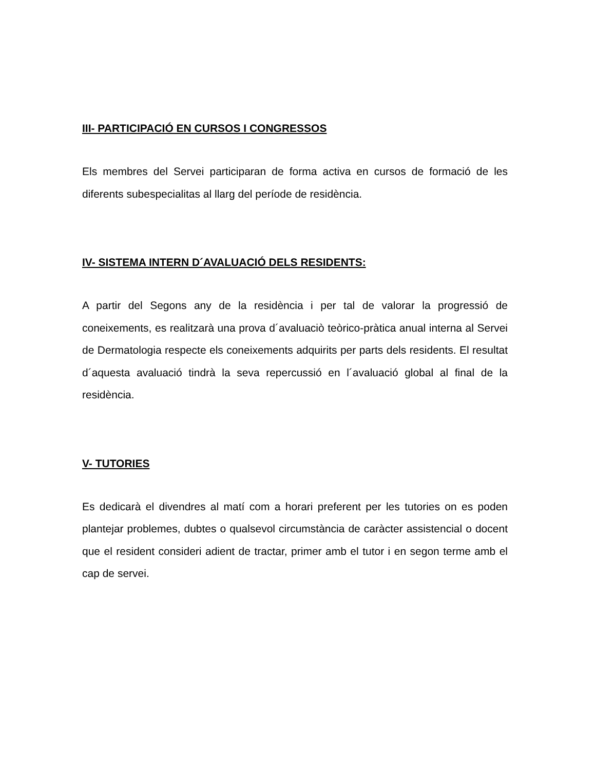III- PARTICIPACIÓ EN CURSOS I CONGRESSOS
Els membres del Servei participaran de forma activa en cursos de formació de les diferents subespecialitas al llarg del període de residència.
IV- SISTEMA INTERN D´AVALUACIÓ DELS RESIDENTS:
A partir del Segons any de la residència i per tal de valorar la progressió de coneixements, es realitzarà una prova d´avaluaciò teòrico-pràtica anual interna al Servei de Dermatologia respecte els coneixements adquirits per parts dels residents. El resultat d´aquesta avaluació tindrà la seva repercussió en l´avaluació global al final de la residència.
V- TUTORIES
Es dedicarà el divendres al matí com a horari preferent per les tutories on es poden plantejar problemes, dubtes o qualsevol circumstància de caràcter assistencial o docent que el resident consideri adient de tractar, primer amb el tutor i en segon terme amb el cap de servei.